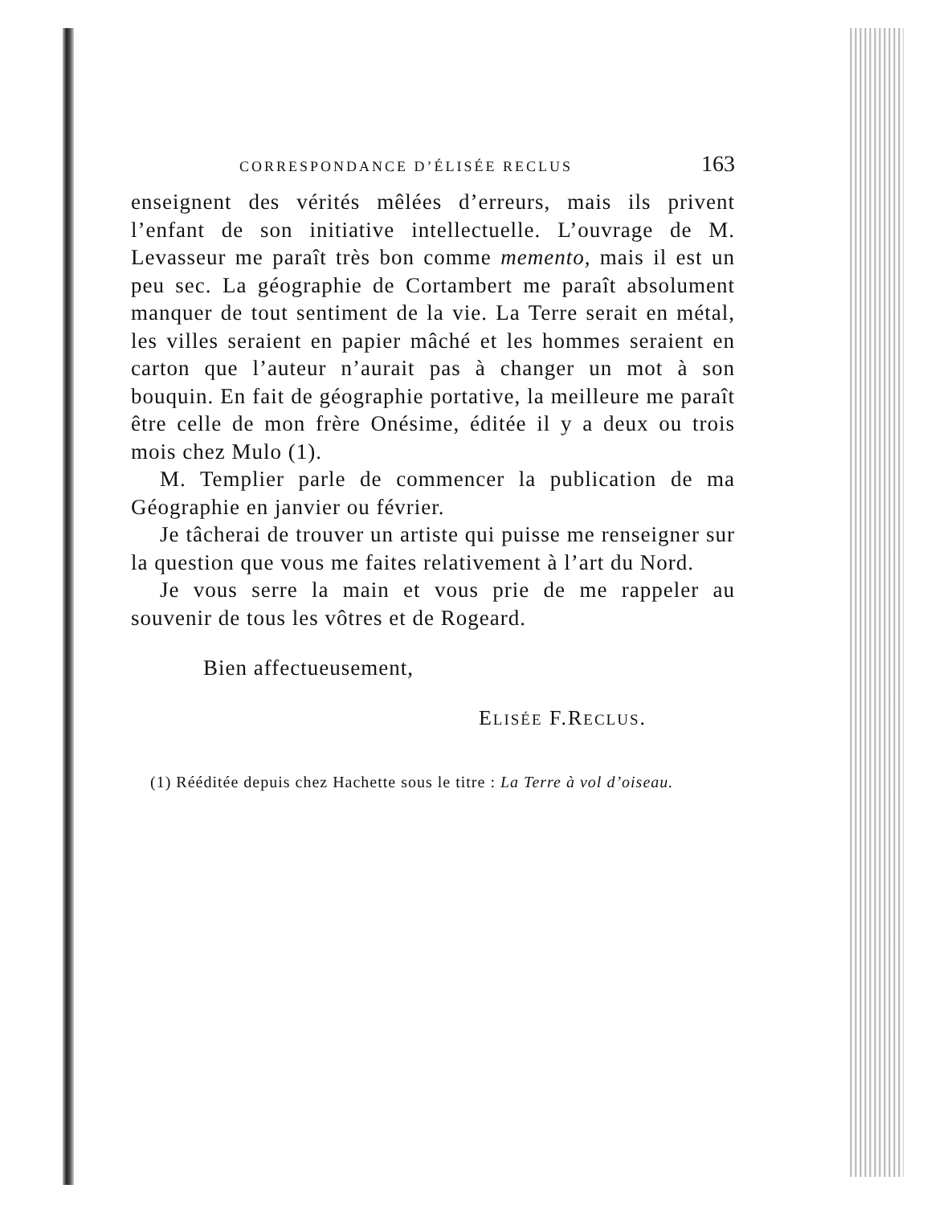CORRESPONDANCE D’ÉLISÉE RECLUS 163
enseignent des vérités mêlées d’erreurs, mais ils privent l’enfant de son initiative intellectuelle. L’ouvrage de M. Levasseur me paraît très bon comme memento, mais il est un peu sec. La géographie de Cortambert me paraît absolument manquer de tout sentiment de la vie. La Terre serait en métal, les villes seraient en papier mâché et les hommes seraient en carton que l’auteur n’aurait pas à changer un mot à son bouquin. En fait de géographie portative, la meilleure me paraît être celle de mon frère Onésime, éditée il y a deux ou trois mois chez Mulo (1).
M. Templier parle de commencer la publication de ma Géographie en janvier ou février.
Je tâcherai de trouver un artiste qui puisse me renseigner sur la question que vous me faites relativement à l’art du Nord.
Je vous serre la main et vous prie de me rappeler au souvenir de tous les vôtres et de Rogeard.
Bien affectueusement,
ELISÉE F.RECLUS.
(1) Rééditée depuis chez Hachette sous le titre : La Terre à vol d’oiseau.